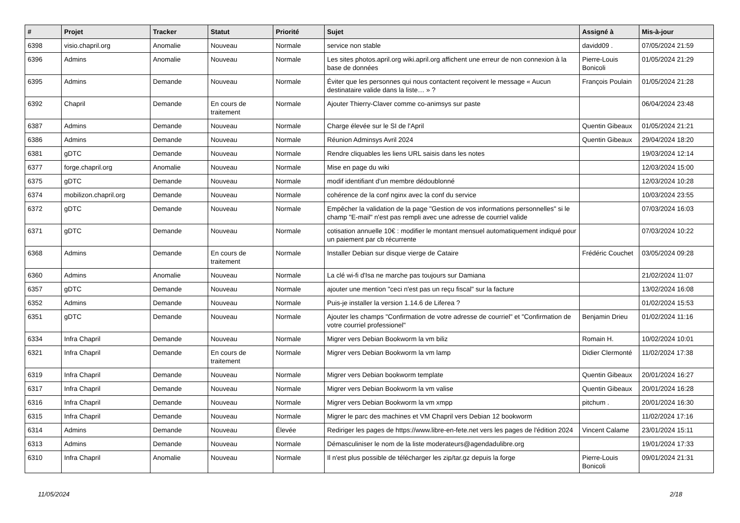| # | Projet | Tracker | Statut | Priorité | Sujet | Assigné à | Mis-à-jour |
| --- | --- | --- | --- | --- | --- | --- | --- |
| 6398 | visio.chapril.org | Anomalie | Nouveau | Normale | service non stable | davidd09 . | 07/05/2024 21:59 |
| 6396 | Admins | Anomalie | Nouveau | Normale | Les sites photos.april.org wiki.april.org affichent une erreur de non connexion à la base de données | Pierre-Louis Bonicoli | 01/05/2024 21:29 |
| 6395 | Admins | Demande | Nouveau | Normale | Éviter que les personnes qui nous contactent reçoivent le message « Aucun destinataire valide dans la liste… » ? | François Poulain | 01/05/2024 21:28 |
| 6392 | Chapril | Demande | En cours de traitement | Normale | Ajouter Thierry-Claver comme co-animsys sur paste | | 06/04/2024 23:48 |
| 6387 | Admins | Demande | Nouveau | Normale | Charge élevée sur le SI de l'April | Quentin Gibeaux | 01/05/2024 21:21 |
| 6386 | Admins | Demande | Nouveau | Normale | Réunion Adminsys Avril 2024 | Quentin Gibeaux | 29/04/2024 18:20 |
| 6381 | gDTC | Demande | Nouveau | Normale | Rendre cliquables les liens URL saisis dans les notes | | 19/03/2024 12:14 |
| 6377 | forge.chapril.org | Anomalie | Nouveau | Normale | Mise en page du wiki | | 12/03/2024 15:00 |
| 6375 | gDTC | Demande | Nouveau | Normale | modif identifiant d'un membre dédoublonné | | 12/03/2024 10:28 |
| 6374 | mobilizon.chapril.org | Demande | Nouveau | Normale | cohérence de la conf nginx avec la conf du service | | 10/03/2024 23:55 |
| 6372 | gDTC | Demande | Nouveau | Normale | Empêcher la validation de la page "Gestion de vos informations personnelles" si le champ "E-mail" n'est pas rempli avec une adresse de courriel valide | | 07/03/2024 16:03 |
| 6371 | gDTC | Demande | Nouveau | Normale | cotisation annuelle 10€ : modifier le montant mensuel automatiquement indiqué pour un paiement par cb récurrente | | 07/03/2024 10:22 |
| 6368 | Admins | Demande | En cours de traitement | Normale | Installer Debian sur disque vierge de Cataire | Frédéric Couchet | 03/05/2024 09:28 |
| 6360 | Admins | Anomalie | Nouveau | Normale | La clé wi-fi d'Isa ne marche pas toujours sur Damiana | | 21/02/2024 11:07 |
| 6357 | gDTC | Demande | Nouveau | Normale | ajouter une mention "ceci n'est pas un reçu fiscal" sur la facture | | 13/02/2024 16:08 |
| 6352 | Admins | Demande | Nouveau | Normale | Puis-je installer la version 1.14.6 de Liferea ? | | 01/02/2024 15:53 |
| 6351 | gDTC | Demande | Nouveau | Normale | Ajouter les champs "Confirmation de votre adresse de courriel" et "Confirmation de votre courriel professionel" | Benjamin Drieu | 01/02/2024 11:16 |
| 6334 | Infra Chapril | Demande | Nouveau | Normale | Migrer vers Debian Bookworm la vm biliz | Romain H. | 10/02/2024 10:01 |
| 6321 | Infra Chapril | Demande | En cours de traitement | Normale | Migrer vers Debian Bookworm la vm lamp | Didier Clermonté | 11/02/2024 17:38 |
| 6319 | Infra Chapril | Demande | Nouveau | Normale | Migrer vers Debian bookworm template | Quentin Gibeaux | 20/01/2024 16:27 |
| 6317 | Infra Chapril | Demande | Nouveau | Normale | Migrer vers Debian Bookworm la vm valise | Quentin Gibeaux | 20/01/2024 16:28 |
| 6316 | Infra Chapril | Demande | Nouveau | Normale | Migrer vers Debian Bookworm la vm xmpp | pitchum . | 20/01/2024 16:30 |
| 6315 | Infra Chapril | Demande | Nouveau | Normale | Migrer le parc des machines et VM Chapril vers Debian 12 bookworm | | 11/02/2024 17:16 |
| 6314 | Admins | Demande | Nouveau | Élevée | Rediriger les pages de https://www.libre-en-fete.net vers les pages de l'édition 2024 | Vincent Calame | 23/01/2024 15:11 |
| 6313 | Admins | Demande | Nouveau | Normale | Démasculiniser le nom de la liste moderateurs@agendadulibre.org | | 19/01/2024 17:33 |
| 6310 | Infra Chapril | Anomalie | Nouveau | Normale | Il n'est plus possible de télécharger les zip/tar.gz depuis la forge | Pierre-Louis Bonicoli | 09/01/2024 21:31 |
11/05/2024 2/18